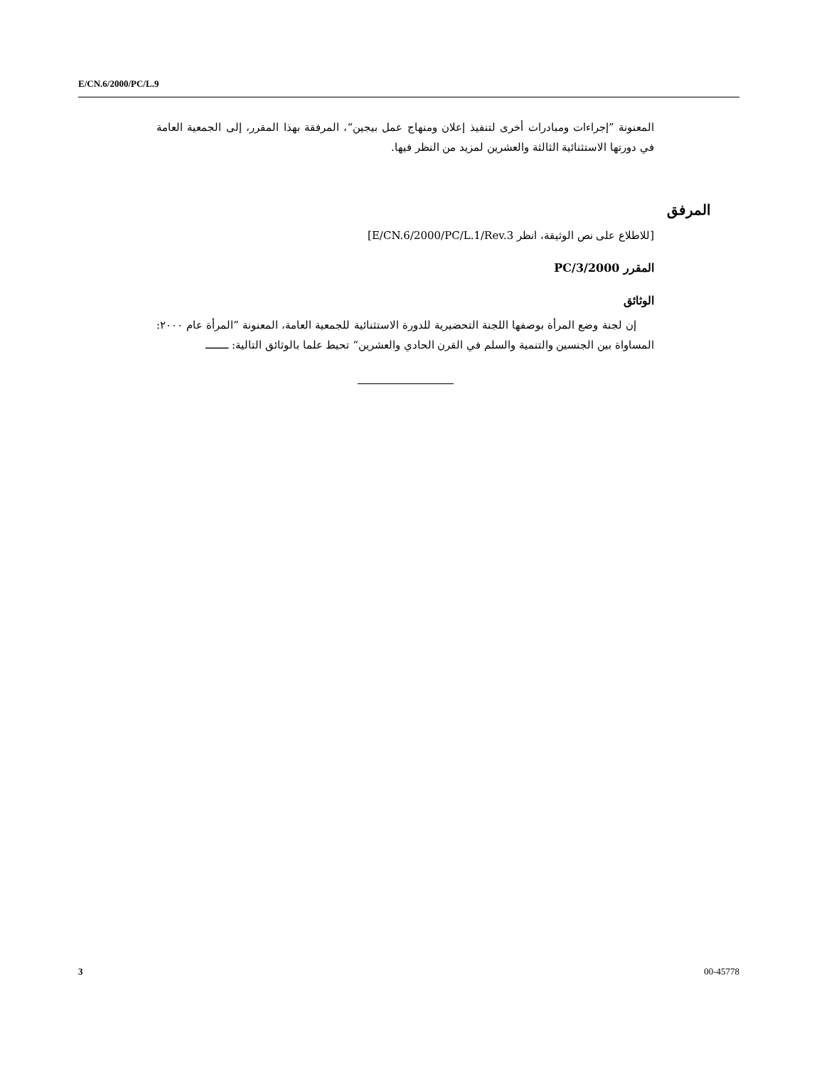E/CN.6/2000/PC/L.9
المعنونة ”إجراءات ومبادرات أخرى لتنفيذ إعلان ومنهاج عمل بيجين“، المرفقة بهذا المقرر، إلى الجمعية العامة في دورتها الاستثنائية الثالثة والعشرين لمزيد من النظر فيها.
المرفق
[للاطلاع على نص الوثيقة، انظر E/CN.6/2000/PC/L.1/Rev.3]
المقرر 2000/PC/3
الوثائق
إن لجنة وضع المرأة بوصفها اللجنة التحضيرية للدورة الاستثنائية للجمعية العامة، المعنونة ”المرأة عام ٢٠٠٠: المساواة بين الجنسين والتنمية والسلم في القرن الحادي والعشرين“ تحيط علما بالوثائق التالية: ــــــــ
3 00-45778